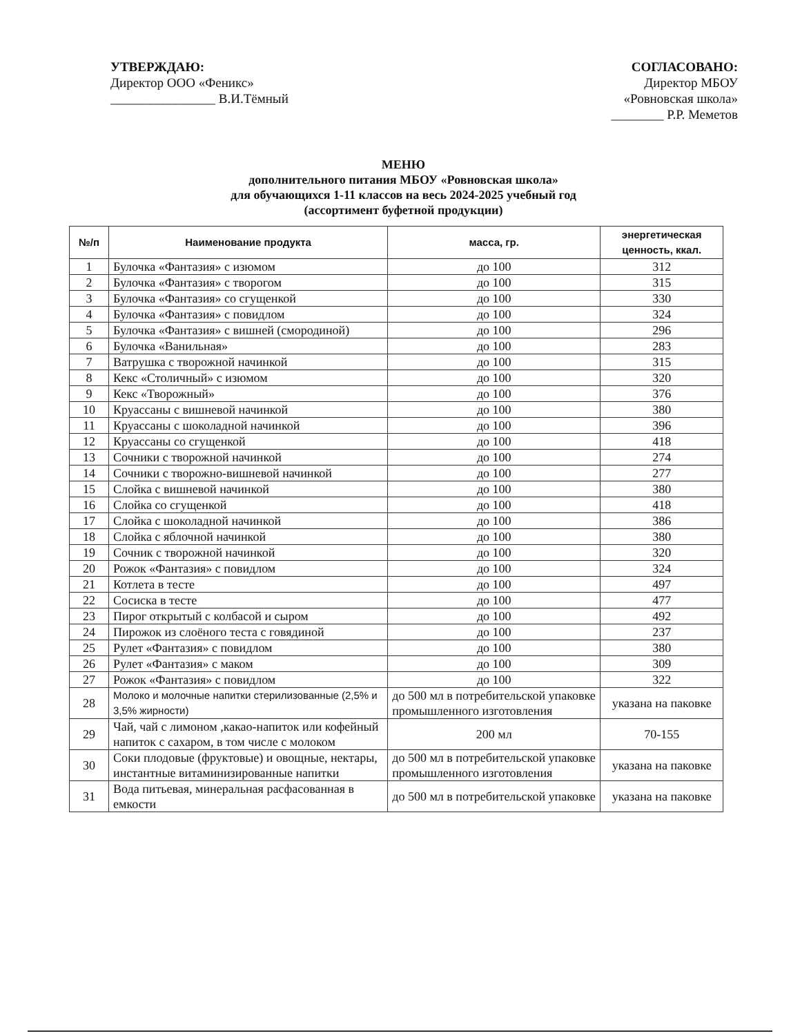УТВЕРЖДАЮ:
Директор ООО «Феникс»
________________ В.И.Тёмный
СОГЛАСОВАНО:
Директор МБОУ
«Ровновская школа»
________ Р.Р. Меметов
МЕНЮ
дополнительного питания МБОУ «Ровновская школа»
для обучающихся 1-11 классов на весь 2024-2025 учебный год
(ассортимент буфетной продукции)
| №/п | Наименование продукта | масса, гр. | энергетическая ценность, ккал. |
| --- | --- | --- | --- |
| 1 | Булочка «Фантазия» с изюмом | до 100 | 312 |
| 2 | Булочка «Фантазия» с творогом | до 100 | 315 |
| 3 | Булочка «Фантазия» со сгущенкой | до 100 | 330 |
| 4 | Булочка «Фантазия» с повидлом | до 100 | 324 |
| 5 | Булочка «Фантазия» с вишней (смородиной) | до 100 | 296 |
| 6 | Булочка «Ванильная» | до 100 | 283 |
| 7 | Ватрушка с творожной начинкой | до 100 | 315 |
| 8 | Кекс «Столичный» с изюмом | до 100 | 320 |
| 9 | Кекс «Творожный» | до 100 | 376 |
| 10 | Круассаны с вишневой начинкой | до 100 | 380 |
| 11 | Круассаны с шоколадной начинкой | до 100 | 396 |
| 12 | Круассаны со сгущенкой | до 100 | 418 |
| 13 | Сочники с творожной начинкой | до 100 | 274 |
| 14 | Сочники с творожно-вишневой начинкой | до 100 | 277 |
| 15 | Слойка с вишневой начинкой | до 100 | 380 |
| 16 | Слойка со сгущенкой | до 100 | 418 |
| 17 | Слойка с шоколадной начинкой | до 100 | 386 |
| 18 | Слойка с яблочной начинкой | до 100 | 380 |
| 19 | Сочник с творожной начинкой | до 100 | 320 |
| 20 | Рожок «Фантазия» с повидлом | до 100 | 324 |
| 21 | Котлета в тесте | до 100 | 497 |
| 22 | Сосиска в тесте | до 100 | 477 |
| 23 | Пирог открытый с колбасой и сыром | до 100 | 492 |
| 24 | Пирожок из слоёного теста с говядиной | до 100 | 237 |
| 25 | Рулет «Фантазия» с повидлом | до 100 | 380 |
| 26 | Рулет «Фантазия» с маком | до 100 | 309 |
| 27 | Рожок «Фантазия» с повидлом | до 100 | 322 |
| 28 | Молоко и молочные напитки стерилизованные (2,5% и 3,5% жирности) | до 500 мл в потребительской упаковке промышленного изготовления | указана на паковке |
| 29 | Чай, чай с лимоном ,какао-напиток или кофейный напиток с сахаром, в том числе с молоком | 200 мл | 70-155 |
| 30 | Соки плодовые (фруктовые) и овощные, нектары, инстантные витаминизированные напитки | до 500 мл в потребительской упаковке промышленного изготовления | указана на паковке |
| 31 | Вода питьевая, минеральная расфасованная в емкости | до 500 мл в потребительской упаковке | указана на паковке |